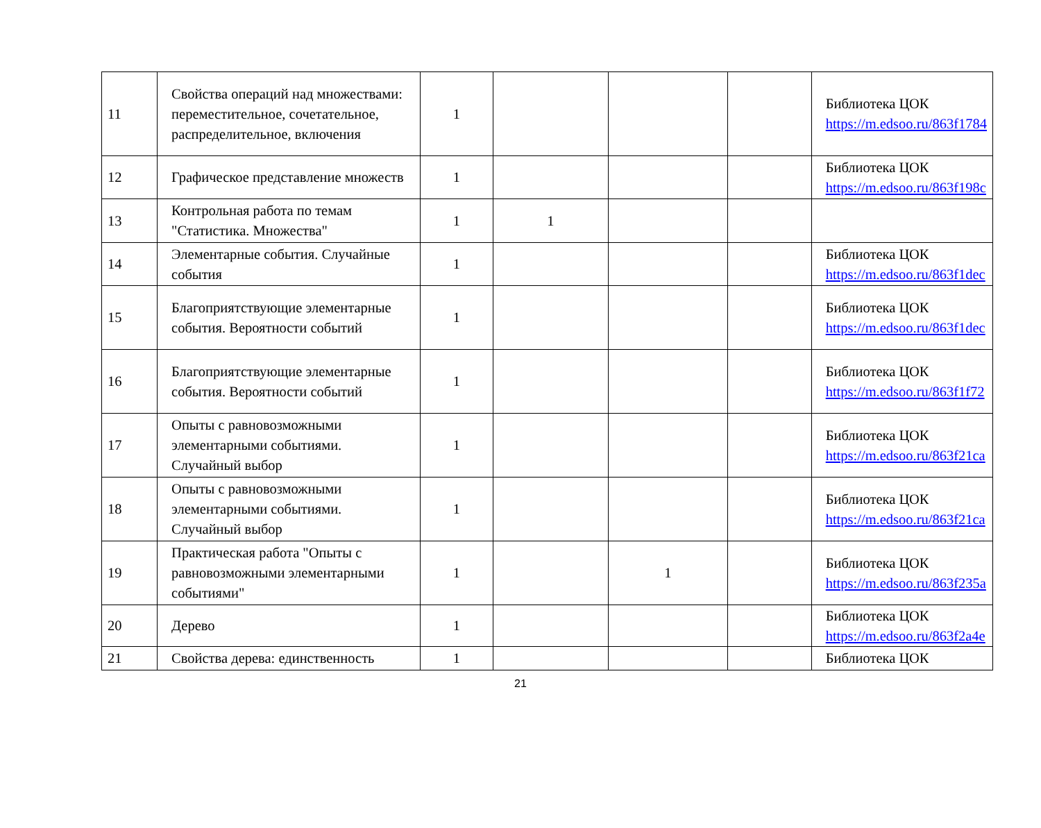| 11 | Свойства операций над множествами: переместительное, сочетательное, распределительное, включения | 1 | | | | Библиотека ЦОК https://m.edsoo.ru/863f1784 |
| 12 | Графическое представление множеств | 1 | | | | Библиотека ЦОК https://m.edsoo.ru/863f198c |
| 13 | Контрольная работа по темам "Статистика. Множества" | 1 | 1 | | | |
| 14 | Элементарные события. Случайные события | 1 | | | | Библиотека ЦОК https://m.edsoo.ru/863f1dec |
| 15 | Благоприятствующие элементарные события. Вероятности событий | 1 | | | | Библиотека ЦОК https://m.edsoo.ru/863f1dec |
| 16 | Благоприятствующие элементарные события. Вероятности событий | 1 | | | | Библиотека ЦОК https://m.edsoo.ru/863f1f72 |
| 17 | Опыты с равновозможными элементарными событиями. Случайный выбор | 1 | | | | Библиотека ЦОК https://m.edsoo.ru/863f21ca |
| 18 | Опыты с равновозможными элементарными событиями. Случайный выбор | 1 | | | | Библиотека ЦОК https://m.edsoo.ru/863f21ca |
| 19 | Практическая работа "Опыты с равновозможными элементарными событиями" | 1 | | 1 | | Библиотека ЦОК https://m.edsoo.ru/863f235a |
| 20 | Дерево | 1 | | | | Библиотека ЦОК https://m.edsoo.ru/863f2a4e |
| 21 | Свойства дерева: единственность | 1 | | | | Библиотека ЦОК |
21